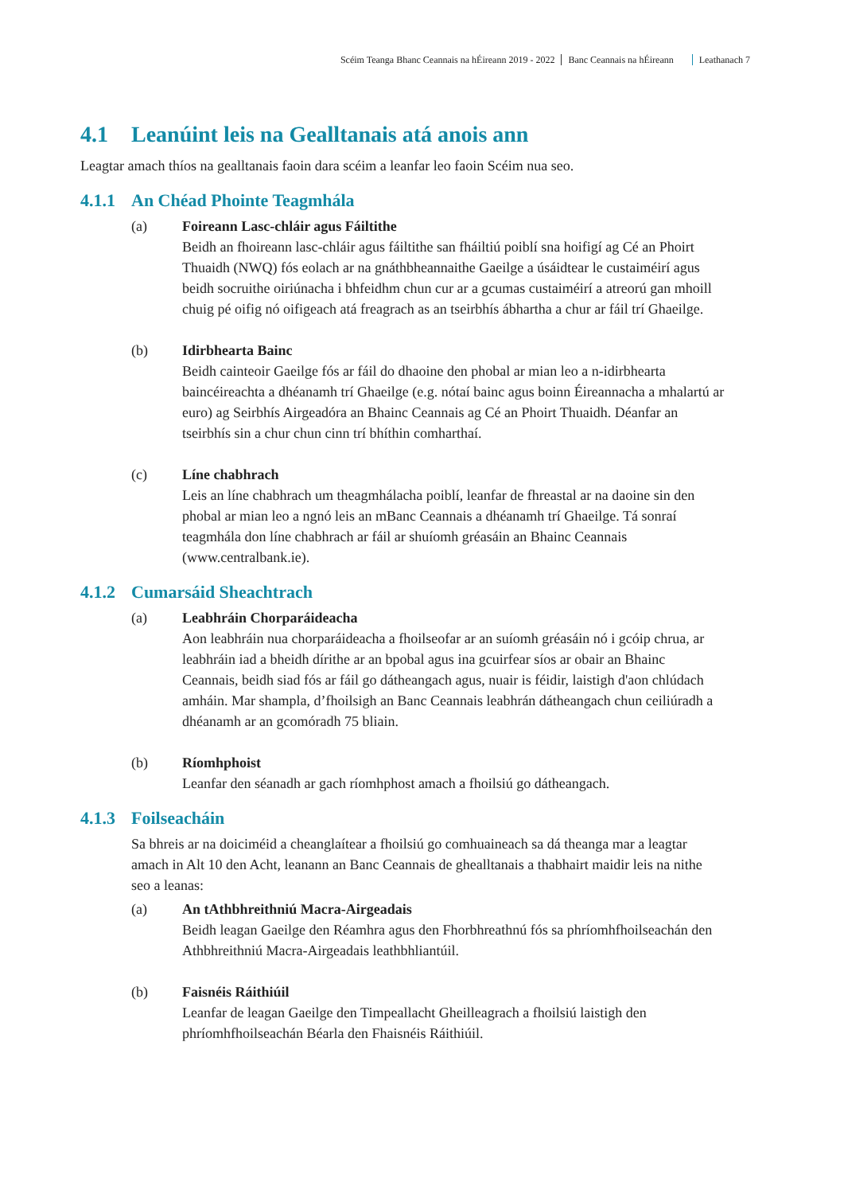Scéim Teanga Bhanc Ceannais na hÉireann 2019 - 2022 Banc Ceannais na hÉireann Leathanach 7
4.1 Leanúint leis na Gealltanais atá anois ann
Leagtar amach thíos na gealltanais faoin dara scéim a leanfar leo faoin Scéim nua seo.
4.1.1 An Chéad Phointe Teagmhála
(a) Foireann Lasc-chláir agus Fáiltithe
Beidh an fhoireann lasc-chláir agus fáiltithe san fháiltiú poiblí sna hoifigí ag Cé an Phoirt Thuaidh (NWQ) fós eolach ar na gnáthbheannaithe Gaeilge a úsáidtear le custaiméirí agus beidh socruithe oiriúnacha i bhfeidhm chun cur ar a gcumas custaiméirí a atreorú gan mhoill chuig pé oifig nó oifigeach atá freagrach as an tseirbhís ábhartha a chur ar fáil trí Ghaeilge.
(b) Idirbhearta Bainc
Beidh cainteoir Gaeilge fós ar fáil do dhaoine den phobal ar mian leo a n-idirbhearta baincéireachta a dhéanamh trí Ghaeilge (e.g. nótaí bainc agus boinn Éireannacha a mhalartú ar euro) ag Seirbhís Airgeadóra an Bhainc Ceannais ag Cé an Phoirt Thuaidh. Déanfar an tseirbhís sin a chur chun cinn trí bhíthin comharthaí.
(c) Líne chabhrach
Leis an líne chabhrach um theagmhálacha poiblí, leanfar de fhreastal ar na daoine sin den phobal ar mian leo a ngnó leis an mBanc Ceannais a dhéanamh trí Ghaeilge. Tá sonraí teagmhála don líne chabhrach ar fáil ar shuíomh gréasáin an Bhainc Ceannais (www.centralbank.ie).
4.1.2 Cumarsáid Sheachtrach
(a) Leabhráin Chorparáideacha
Aon leabhráin nua chorparáideacha a fhoilseofar ar an suíomh gréasáin nó i gcóip chrua, ar leabhráin iad a bheidh dírithe ar an bpobal agus ina gcuirfear síos ar obair an Bhainc Ceannais, beidh siad fós ar fáil go dátheangach agus, nuair is féidir, laistigh d'aon chlúdach amháin. Mar shampla, d’fhoilsigh an Banc Ceannais leabhrán dátheangach chun ceiliúradh a dhéanamh ar an gcomóradh 75 bliain.
(b) Ríomhphoist
Leanfar den séanadh ar gach ríomhphost amach a fhoilsiú go dátheangach.
4.1.3 Foilseacháin
Sa bhreis ar na doiciméid a cheanglaítear a fhoilsiú go comhuaineach sa dá theanga mar a leagtar amach in Alt 10 den Acht, leanann an Banc Ceannais de ghealltanais a thabhairt maidir leis na nithe seo a leanas:
(a) An tAthbhreithniú Macra-Airgeadais
Beidh leagan Gaeilge den Réamhra agus den Fhorbhreathnú fós sa phríomhfhoilseachán den Athbhreithniú Macra-Airgeadais leathbhliantúil.
(b) Faisnéis Ráithiúil
Leanfar de leagan Gaeilge den Timpeallacht Gheilleagrach a fhoilsiú laistigh den phríomhfhoilseachán Béarla den Fhaisnéis Ráithiúil.